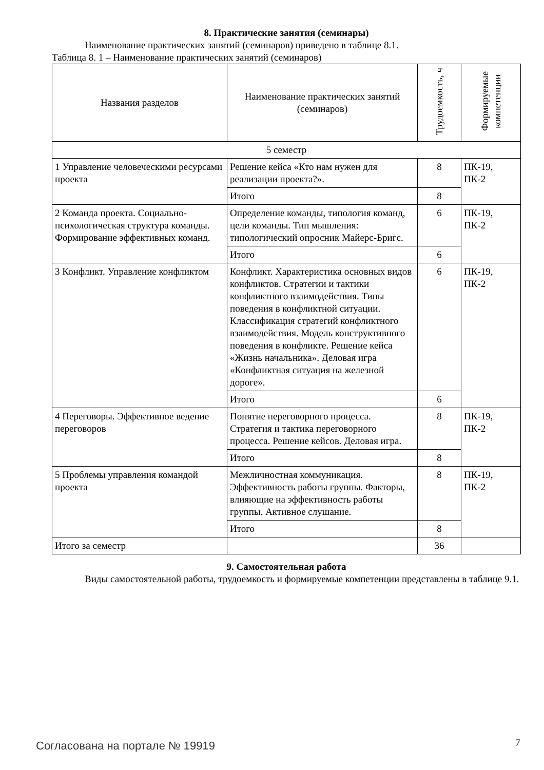8. Практические занятия (семинары)
Наименование практических занятий (семинаров) приведено в таблице 8.1.
Таблица 8. 1 – Наименование практических занятий (семинаров)
| Названия разделов | Наименование практических занятий (семинаров) | Трудоемкость, ч | Формируемые компетенции |
| --- | --- | --- | --- |
| 5 семестр | | | |
| 1 Управление человеческими ресурсами проекта | Решение кейса «Кто нам нужен для реализации проекта?». | 8 | ПК-19, ПК-2 |
| | Итого | 8 | |
| 2 Команда проекта. Социально-психологическая структура команды. Формирование эффективных команд. | Определение команды, типология команд, цели команды. Тип мышления: типологический опросник Майерс-Бригс. | 6 | ПК-19, ПК-2 |
| | Итого | 6 | |
| 3 Конфликт. Управление конфликтом | Конфликт. Характеристика основных видов конфликтов. Стратегии и тактики конфликтного взаимодействия. Типы поведения в конфликтной ситуации. Классификация стратегий конфликтного взаимодействия. Модель конструктивного поведения в конфликте. Решение кейса «Жизнь начальника». Деловая игра «Конфликтная ситуация на железной дороге». | 6 | ПК-19, ПК-2 |
| | Итого | 6 | |
| 4 Переговоры. Эффективное ведение переговоров | Понятие переговорного процесса. Стратегия и тактика переговорного процесса. Решение кейсов. Деловая игра. | 8 | ПК-19, ПК-2 |
| | Итого | 8 | |
| 5 Проблемы управления командой проекта | Межличностная коммуникация. Эффективность работы группы. Факторы, влияющие на эффективность работы группы. Активное слушание. | 8 | ПК-19, ПК-2 |
| | Итого | 8 | |
| Итого за семестр | | 36 | |
9. Самостоятельная работа
Виды самостоятельной работы, трудоемкость и формируемые компетенции представлены в таблице 9.1.
Согласована на портале № 19919 7